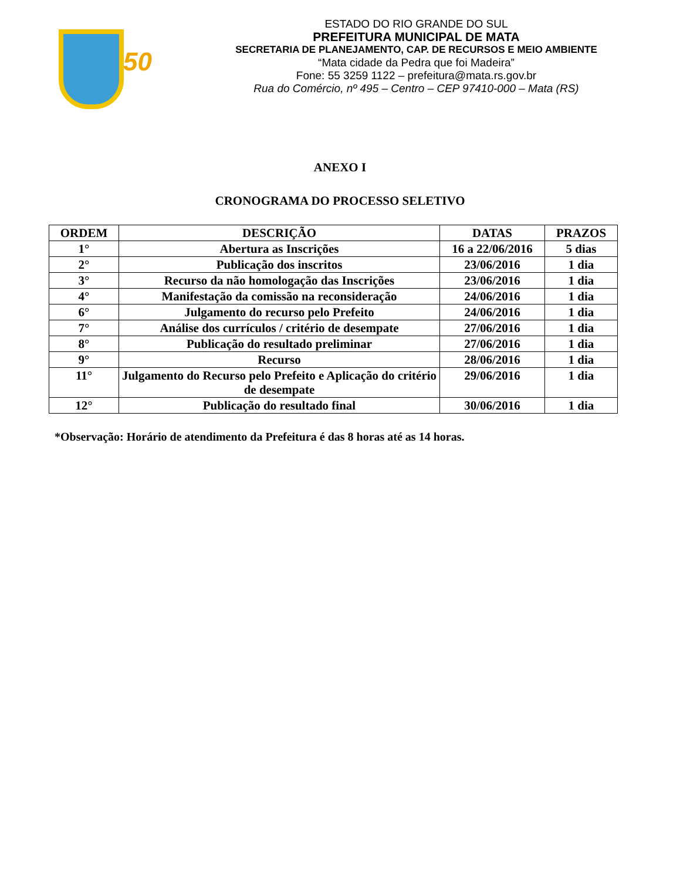50
ESTADO DO RIO GRANDE DO SUL
PREFEITURA MUNICIPAL DE MATA
SECRETARIA DE PLANEJAMENTO, CAP. DE RECURSOS E MEIO AMBIENTE
“Mata cidade da Pedra que foi Madeira”
Fone: 55 3259 1122 – prefeitura@mata.rs.gov.br
Rua do Comércio, nº 495 – Centro – CEP 97410-000 – Mata (RS)
ANEXO I
CRONOGRAMA DO PROCESSO SELETIVO
| ORDEM | DESCRIÇÃO | DATAS | PRAZOS |
| --- | --- | --- | --- |
| 1° | Abertura as Inscrições | 16 a 22/06/2016 | 5 dias |
| 2° | Publicação dos inscritos | 23/06/2016 | 1 dia |
| 3° | Recurso da não homologação das Inscrições | 23/06/2016 | 1 dia |
| 4° | Manifestação da comissão na reconsideração | 24/06/2016 | 1 dia |
| 6° | Julgamento do recurso pelo Prefeito | 24/06/2016 | 1 dia |
| 7° | Análise dos currículos / critério de desempate | 27/06/2016 | 1 dia |
| 8° | Publicação do resultado preliminar | 27/06/2016 | 1 dia |
| 9° | Recurso | 28/06/2016 | 1 dia |
| 11° | Julgamento do Recurso pelo Prefeito e Aplicação do critério de desempate | 29/06/2016 | 1 dia |
| 12° | Publicação do resultado final | 30/06/2016 | 1 dia |
*Observação: Horário de atendimento da Prefeitura é das 8 horas até as 14 horas.